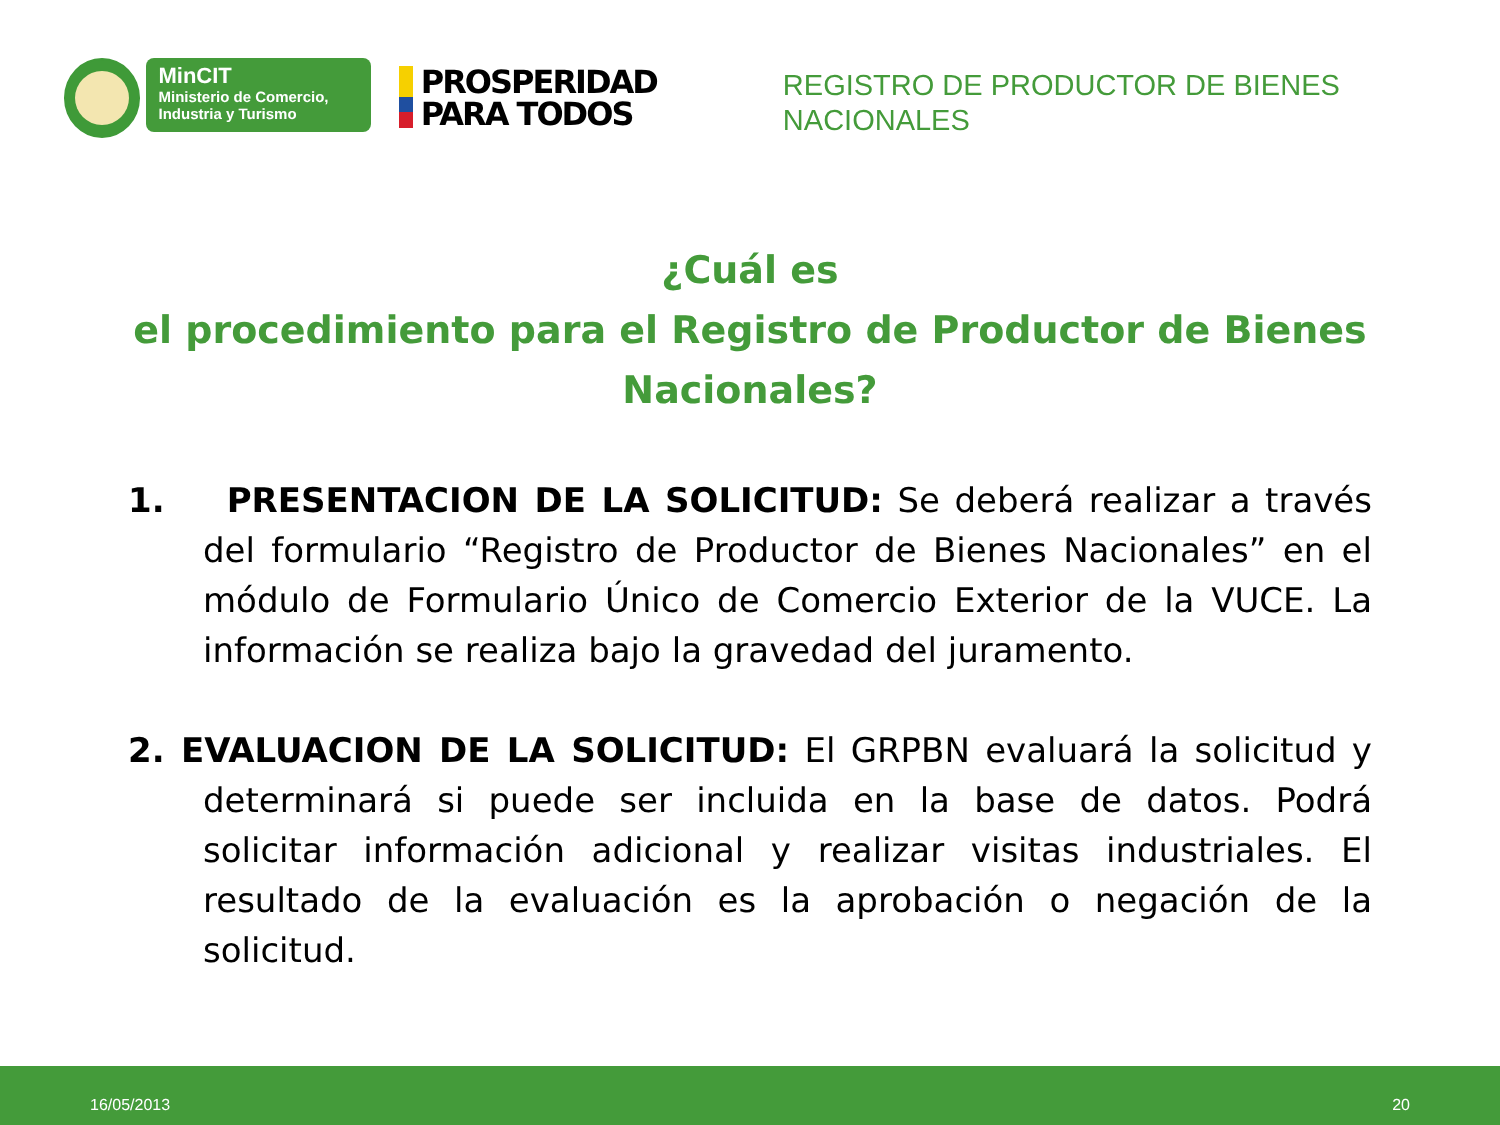MinCIT
Ministerio de Comercio,
Industria y Turismo
PROSPERIDAD
PARA TODOS
REGISTRO DE PRODUCTOR DE BIENES NACIONALES
¿Cuál es
el procedimiento para el Registro de Productor de Bienes Nacionales?
1. PRESENTACION DE LA SOLICITUD: Se deberá realizar a través del formulario “Registro de Productor de Bienes Nacionales” en el módulo de Formulario Único de Comercio Exterior de la VUCE. La información se realiza bajo la gravedad del juramento.
2. EVALUACION DE LA SOLICITUD: El GRPBN evaluará la solicitud y determinará si puede ser incluida en la base de datos. Podrá solicitar información adicional y realizar visitas industriales. El resultado de la evaluación es la aprobación o negación de la solicitud.
16/05/2013 20